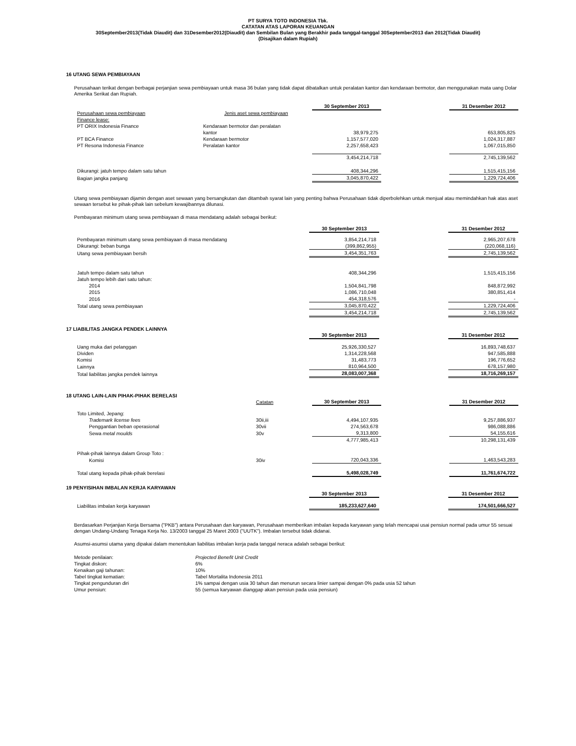PT SURYA TOTO INDONESIA Tbk.
CATATAN ATAS LAPORAN KEUANGAN
30September2013(Tidak Diaudit) dan 31Desember2012(Diaudit) dan Sembilan Bulan yang Berakhir pada tanggal-tanggal 30September2013 dan 2012(Tidak Diaudit)
(Disajikan dalam Rupiah)
16 UTANG SEWA PEMBIAYAAN
Perusahaan terikat dengan berbagai perjanjian sewa pembiayaan untuk masa 36 bulan yang tidak dapat dibatalkan untuk peralatan kantor dan kendaraan bermotor, dan menggunakan mata uang Dolar Amerika Serikat dan Rupiah.
| | | 30 September 2013 | | 31 Desember 2012 |
| Perusahaan sewa pembiayaan | Jenis aset sewa pembiayaan | | | |
| Finance lease: | | | | |
| PT ORIX Indonesia Finance | Kendaraan bermotor dan peralatan | | | |
| | kantor | 38,979,275 | | 653,805,825 |
| PT BCA Finance | Kendaraan bermotor | 1,157,577,020 | | 1,024,317,887 |
| PT Resona Indonesia Finance | Peralatan kantor | 2,257,658,423 | | 1,067,015,850 |
| | | 3,454,214,718 | | 2,745,139,562 |
| Dikurangi: jatuh tempo dalam satu tahun | | 408,344,296 | | 1,515,415,156 |
| Bagian jangka panjang | | 3,045,870,422 | | 1,229,724,406 |
Utang sewa pembiayaan dijamin dengan aset sewaan yang bersangkutan dan ditambah syarat lain yang penting bahwa Perusahaan tidak diperbolehkan untuk menjual atau memindahkan hak atas aset sewaan tersebut ke pihak-pihak lain sebelum kewajibannya dilunasi.
Pembayaran minimum utang sewa pembiayaan di masa mendatang adalah sebagai berikut:
| | 30 September 2013 | | 31 Desember 2012 |
| Pembayaran minimum utang sewa pembiayaan di masa mendatang | 3,854,214,718 | | 2,965,207,678 |
| Dikurangi: beban bunga | (399,862,955) | | (220,068,116) |
| Utang sewa pembiayaan bersih | 3,454,351,763 | | 2,745,139,562 |
| Jatuh tempo dalam satu tahun | 408,344,296 | | 1,515,415,156 |
| Jatuh tempo lebih dari satu tahun: | | | |
| 2014 | 1,504,841,798 | | 848,872,992 |
| 2015 | 1,086,710,048 | | 380,851,414 |
| 2016 | 454,318,576 | | - |
| Total utang sewa pembiayaan | 3,045,870,422 | | 1,229,724,406 |
| | 3,454,214,718 | | 2,745,139,562 |
17 LIABILITAS JANGKA PENDEK LAINNYA
| | 30 September 2013 | | 31 Desember 2012 |
| Uang muka dari pelanggan | 25,926,330,527 | | 16,893,748,637 |
| Dividen | 1,314,228,568 | | 947,585,888 |
| Komisi | 31,483,773 | | 196,776,652 |
| Lainnya | 810,964,500 | | 678,157,980 |
| Total liabilitas jangka pendek lainnya | 28,083,007,368 | | 18,716,269,157 |
18 UTANG LAIN-LAIN PIHAK-PIHAK BERELASI
| | Catatan | 30 September 2013 | | 31 Desember 2012 |
| Toto Limited, Jepang: | | | | |
| Trademark license fees | 30ii,iii | 4,494,107,935 | | 9,257,886,937 |
| Penggantian beban operasional | 30vii | 274,563,678 | | 986,088,886 |
| Sewa metal moulds | 30v | 9,313,800 | | 54,155,616 |
| | | 4,777,985,413 | | 10,298,131,439 |
| Pihak-pihak lainnya dalam Group Toto : | | | | |
| Komisi | 30iv | 720,043,336 | | 1,463,543,283 |
| Total utang kepada pihak-pihak berelasi | | 5,498,028,749 | | 11,761,674,722 |
19 PENYISIHAN IMBALAN KERJA KARYAWAN
| | 30 September 2013 | | 31 Desember 2012 |
| Liabilitas imbalan kerja karyawan | 185,233,627,640 | | 174,501,666,527 |
Berdasarkan Perjanjian Kerja Bersama ("PKB") antara Perusahaan dan karyawan, Perusahaan memberikan imbalan kepada karyawan yang telah mencapai usai pensiun normal pada umur 55 sesuai dengan Undang-Undang Tenaga Kerja No. 13/2003 tanggal 25 Maret 2003 ("UUTK"). Imbalan tersebut tidak didanai.
Asumsi-asumsi utama yang dipakai dalam menentukan liabilitas imbalan kerja pada tanggal neraca adalah sebagai berikut:
| Metode penilaian: | Projected Benefit Unit Credit |
| Tingkat diskon: | 6% |
| Kenaikan gaji tahunan: | 10% |
| Tabel tingkat kematian: | Tabel Mortalita Indonesia 2011 |
| Tingkat pengunduran diri | 1% sampai dengan usia 30 tahun dan menurun secara linier sampai dengan 0% pada usia 52 tahun |
| Umur pensiun: | 55 (semua karyawan dianggap akan pensiun pada usia pensiun) |